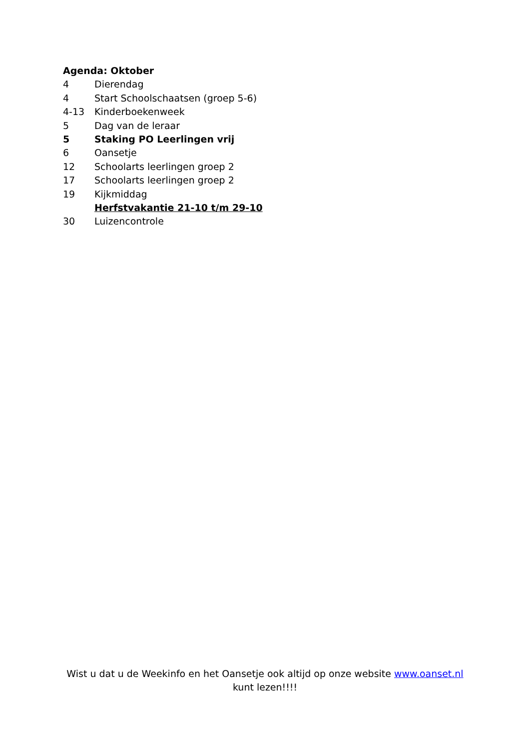Agenda: Oktober
4 Dierendag
4 Start Schoolschaatsen (groep 5-6)
4-13 Kinderboekenweek
5 Dag van de leraar
5 Staking PO Leerlingen vrij
6 Oansetje
12 Schoolarts leerlingen groep 2
17 Schoolarts leerlingen groep 2
19 Kijkmiddag
Herfstvakantie 21-10 t/m 29-10
30 Luizencontrole
Wist u dat u de Weekinfo en het Oansetje ook altijd op onze website www.oanset.nl
kunt lezen!!!!